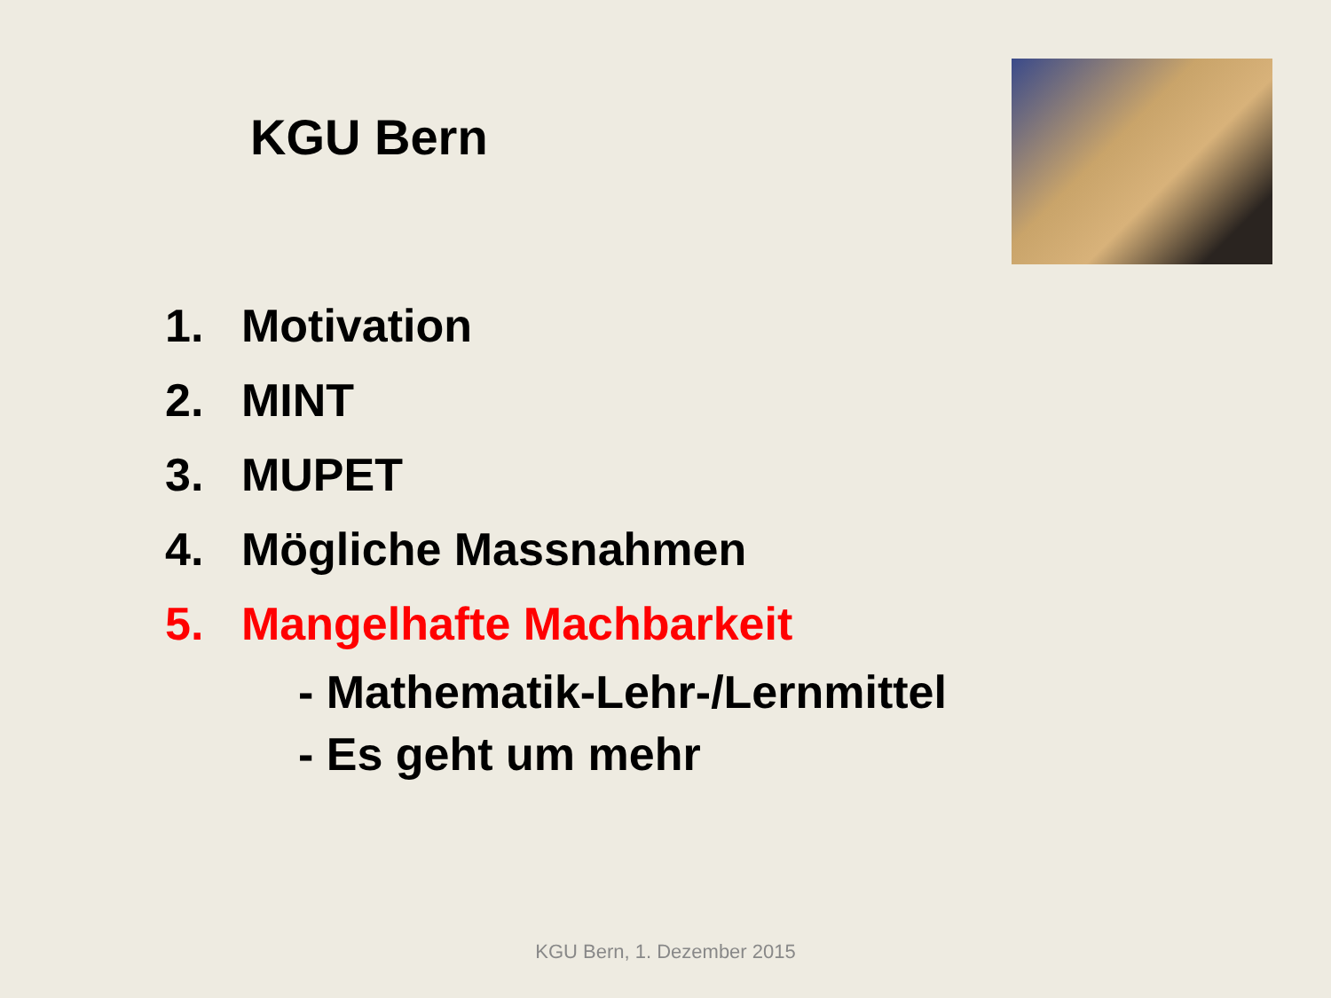KGU Bern
1. Motivation
2. MINT
3. MUPET
4. Mögliche Massnahmen
5. Mangelhafte Machbarkeit
- Mathematik-Lehr-/Lernmittel
- Es geht um mehr
KGU Bern, 1. Dezember 2015